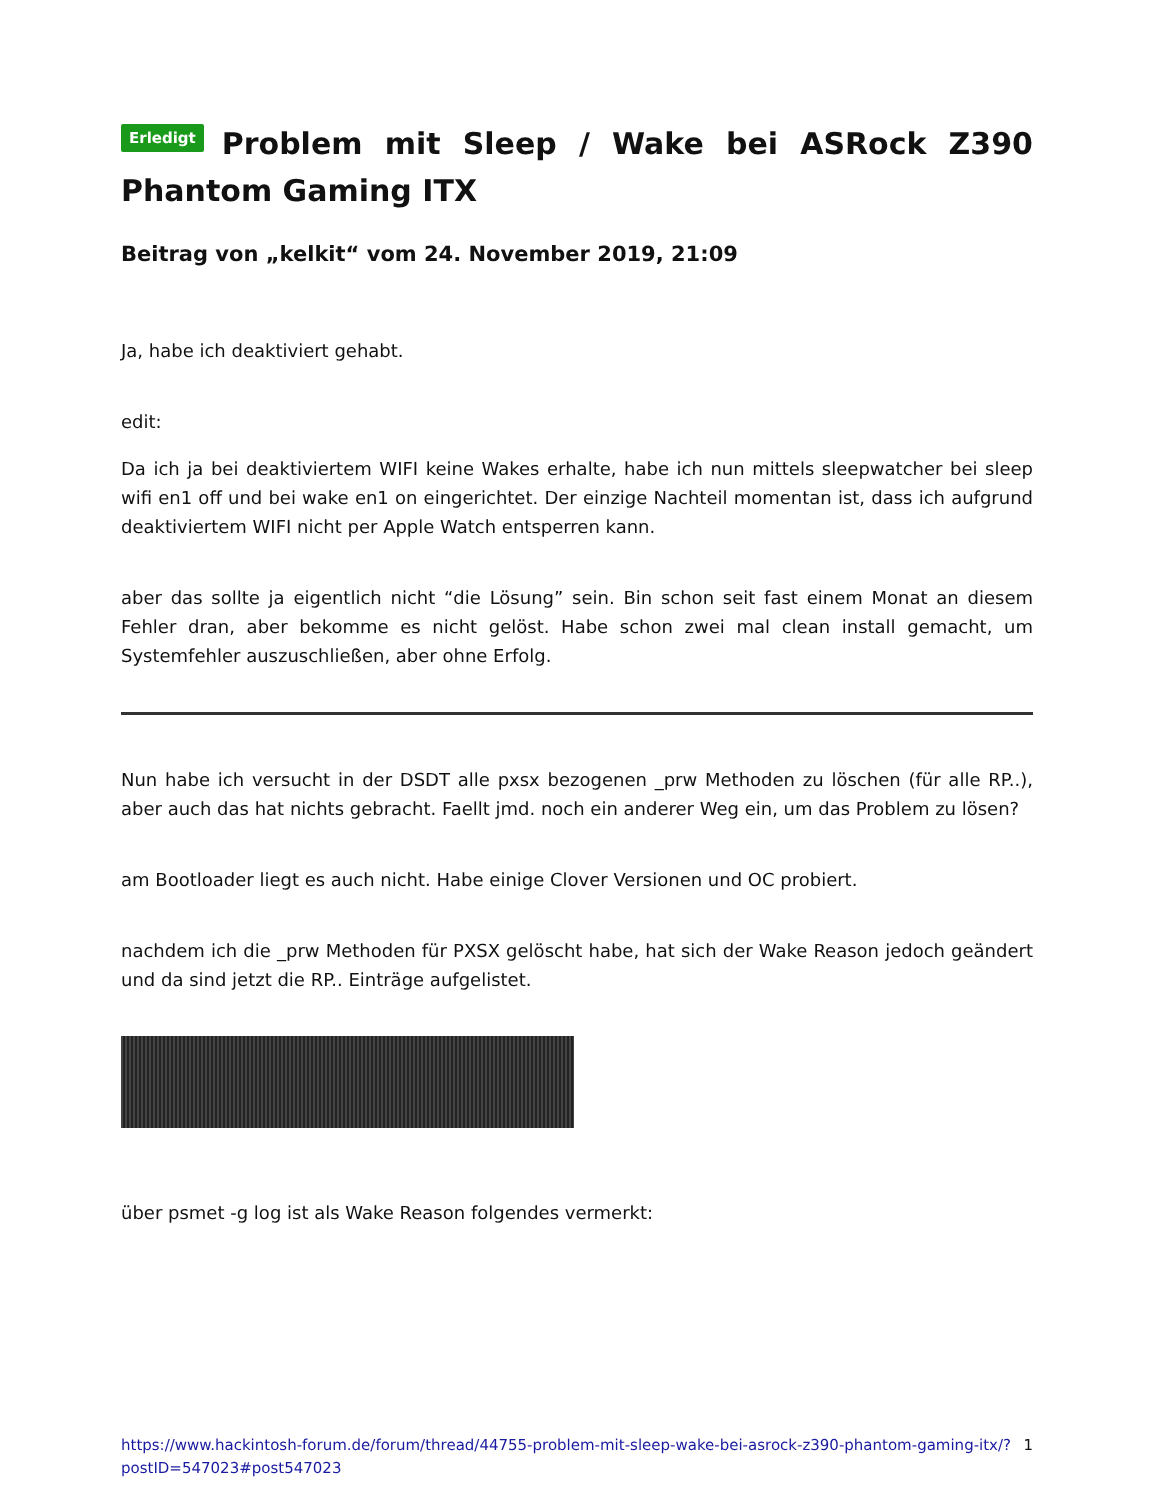Erledigt Problem mit Sleep / Wake bei ASRock Z390 Phantom Gaming ITX
Beitrag von „kelkit“ vom 24. November 2019, 21:09
Ja, habe ich deaktiviert gehabt.
edit:
Da ich ja bei deaktiviertem WIFI keine Wakes erhalte, habe ich nun mittels sleepwatcher bei sleep wifi en1 off und bei wake en1 on eingerichtet. Der einzige Nachteil momentan ist, dass ich aufgrund deaktiviertem WIFI nicht per Apple Watch entsperren kann.
aber das sollte ja eigentlich nicht “die Lösung” sein. Bin schon seit fast einem Monat an diesem Fehler dran, aber bekomme es nicht gelöst. Habe schon zwei mal clean install gemacht, um Systemfehler auszuschließen, aber ohne Erfolg.
Nun habe ich versucht in der DSDT alle pxsx bezogenen _prw Methoden zu löschen (für alle RP..), aber auch das hat nichts gebracht. Faellt jmd. noch ein anderer Weg ein, um das Problem zu lösen?
am Bootloader liegt es auch nicht. Habe einige Clover Versionen und OC probiert.
nachdem ich die _prw Methoden für PXSX gelöscht habe, hat sich der Wake Reason jedoch geändert und da sind jetzt die RP.. Einträge aufgelistet.
über psmet -g log ist als Wake Reason folgendes vermerkt:
https://www.hackintosh-forum.de/forum/thread/44755-problem-mit-sleep-wake-bei-asrock-z390-phantom-gaming-itx/?postID=547023#post547023 1